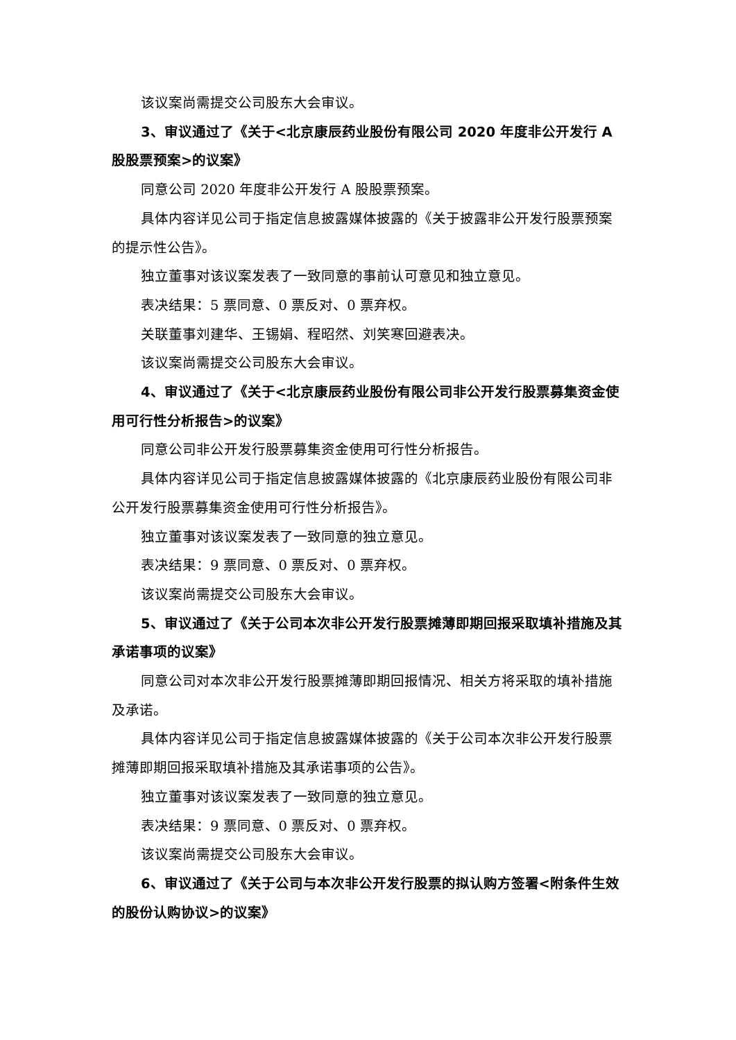该议案尚需提交公司股东大会审议。
3、审议通过了《关于<北京康辰药业股份有限公司 2020 年度非公开发行 A 股股票预案>的议案》
同意公司 2020 年度非公开发行 A 股股票预案。
具体内容详见公司于指定信息披露媒体披露的《关于披露非公开发行股票预案的提示性公告》。
独立董事对该议案发表了一致同意的事前认可意见和独立意见。
表决结果：5 票同意、0 票反对、0 票弃权。
关联董事刘建华、王锡娟、程昭然、刘笑寒回避表决。
该议案尚需提交公司股东大会审议。
4、审议通过了《关于<北京康辰药业股份有限公司非公开发行股票募集资金使用可行性分析报告>的议案》
同意公司非公开发行股票募集资金使用可行性分析报告。
具体内容详见公司于指定信息披露媒体披露的《北京康辰药业股份有限公司非公开发行股票募集资金使用可行性分析报告》。
独立董事对该议案发表了一致同意的独立意见。
表决结果：9 票同意、0 票反对、0 票弃权。
该议案尚需提交公司股东大会审议。
5、审议通过了《关于公司本次非公开发行股票摊薄即期回报采取填补措施及其承诺事项的议案》
同意公司对本次非公开发行股票摊薄即期回报情况、相关方将采取的填补措施及承诺。
具体内容详见公司于指定信息披露媒体披露的《关于公司本次非公开发行股票摊薄即期回报采取填补措施及其承诺事项的公告》。
独立董事对该议案发表了一致同意的独立意见。
表决结果：9 票同意、0 票反对、0 票弃权。
该议案尚需提交公司股东大会审议。
6、审议通过了《关于公司与本次非公开发行股票的拟认购方签署<附条件生效的股份认购协议>的议案》